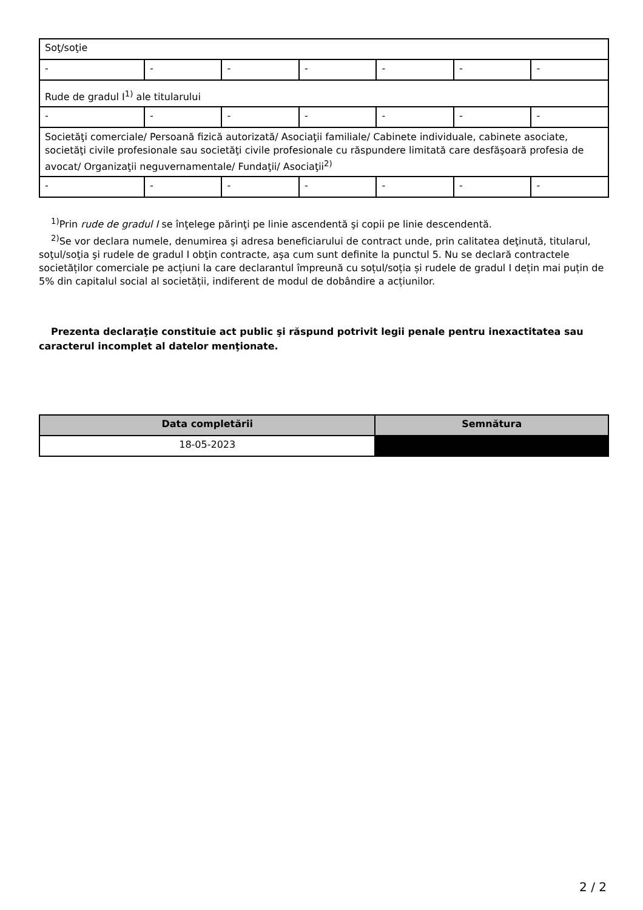| Soţ/soţie | | | | | | |
| - | - | - | - | - | - | - |
| Rude de gradul I<sup>1)</sup> ale titularului | | | | | | |
| - | - | - | - | - | - | - |
| Societăţi comerciale/ Persoană fizică autorizată/ Asociaţii familiale/ Cabinete individuale, cabinete asociate, societăţi civile profesionale sau societăţi civile profesionale cu răspundere limitată care desfăşoară profesia de avocat/ Organizaţii neguvernamentale/ Fundaţii/ Asociaţii<sup>2)</sup> | | | | | | |
| - | - | - | - | - | - | - |
<sup>1)</sup> Prin rude de gradul I se înţelege părinţi pe linie ascendentă şi copii pe linie descendentă.
<sup>2)</sup> Se vor declara numele, denumirea şi adresa beneficiarului de contract unde, prin calitatea deţinută, titularul, soţul/soţia şi rudele de gradul I obţin contracte, aşa cum sunt definite la punctul 5. Nu se declară contractele societăților comerciale pe acțiuni la care declarantul împreună cu soțul/soția și rudele de gradul I dețin mai puțin de 5% din capitalul social al societății, indiferent de modul de dobândire a acțiunilor.
Prezenta declaraţie constituie act public şi răspund potrivit legii penale pentru inexactitatea sau caracterul incomplet al datelor menţionate.
| Data completării | Semnătura |
| --- | --- |
| 18-05-2023 | |
2 / 2